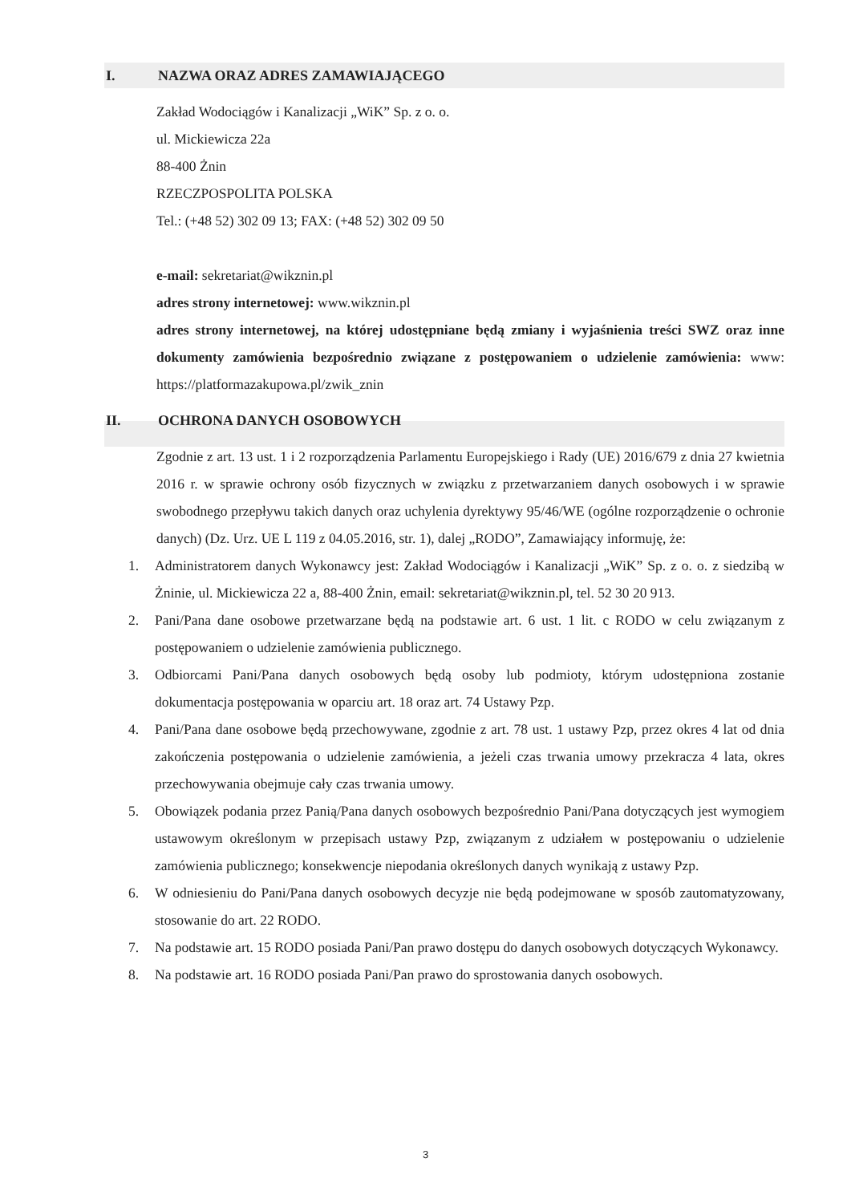I. NAZWA ORAZ ADRES ZAMAWIAJĄCEGO
Zakład Wodociągów i Kanalizacji „WiK” Sp. z o. o.
ul. Mickiewicza 22a
88-400 Żnin
RZECZPOSPOLITA POLSKA
Tel.: (+48 52) 302 09 13; FAX: (+48 52) 302 09 50
e-mail: sekretariat@wikznin.pl
adres strony internetowej: www.wikznin.pl
adres strony internetowej, na której udostępniane będą zmiany i wyjaśnienia treści SWZ oraz inne dokumenty zamówienia bezpośrednio związane z postępowaniem o udzielenie zamówienia: www: https://platformazakupowa.pl/zwik_znin
II. OCHRONA DANYCH OSOBOWYCH
Zgodnie z art. 13 ust. 1 i 2 rozporządzenia Parlamentu Europejskiego i Rady (UE) 2016/679 z dnia 27 kwietnia 2016 r. w sprawie ochrony osób fizycznych w związku z przetwarzaniem danych osobowych i w sprawie swobodnego przepływu takich danych oraz uchylenia dyrektywy 95/46/WE (ogólne rozporządzenie o ochronie danych) (Dz. Urz. UE L 119 z 04.05.2016, str. 1), dalej „RODO”, Zamawiający informuję, że:
1. Administratorem danych Wykonawcy jest: Zakład Wodociągów i Kanalizacji „WiK” Sp. z o. o. z siedzibą w Żninie, ul. Mickiewicza 22 a, 88-400 Żnin, email: sekretariat@wikznin.pl, tel. 52 30 20 913.
2. Pani/Pana dane osobowe przetwarzane będą na podstawie art. 6 ust. 1 lit. c RODO w celu związanym z postępowaniem o udzielenie zamówienia publicznego.
3. Odbiorcami Pani/Pana danych osobowych będą osoby lub podmioty, którym udostępniona zostanie dokumentacja postępowania w oparciu art. 18 oraz art. 74 Ustawy Pzp.
4. Pani/Pana dane osobowe będą przechowywane, zgodnie z art. 78 ust. 1 ustawy Pzp, przez okres 4 lat od dnia zakończenia postępowania o udzielenie zamówienia, a jeżeli czas trwania umowy przekracza 4 lata, okres przechowywania obejmuje cały czas trwania umowy.
5. Obowiązek podania przez Panią/Pana danych osobowych bezpośrednio Pani/Pana dotyczących jest wymogiem ustawowym określonym w przepisach ustawy Pzp, związanym z udziałem w postępowaniu o udzielenie zamówienia publicznego; konsekwencje niepodania określonych danych wynikają z ustawy Pzp.
6. W odniesieniu do Pani/Pana danych osobowych decyzje nie będą podejmowane w sposób zautomatyzowany, stosowanie do art. 22 RODO.
7. Na podstawie art. 15 RODO posiada Pani/Pan prawo dostępu do danych osobowych dotyczących Wykonawcy.
8. Na podstawie art. 16 RODO posiada Pani/Pan prawo do sprostowania danych osobowych.
3